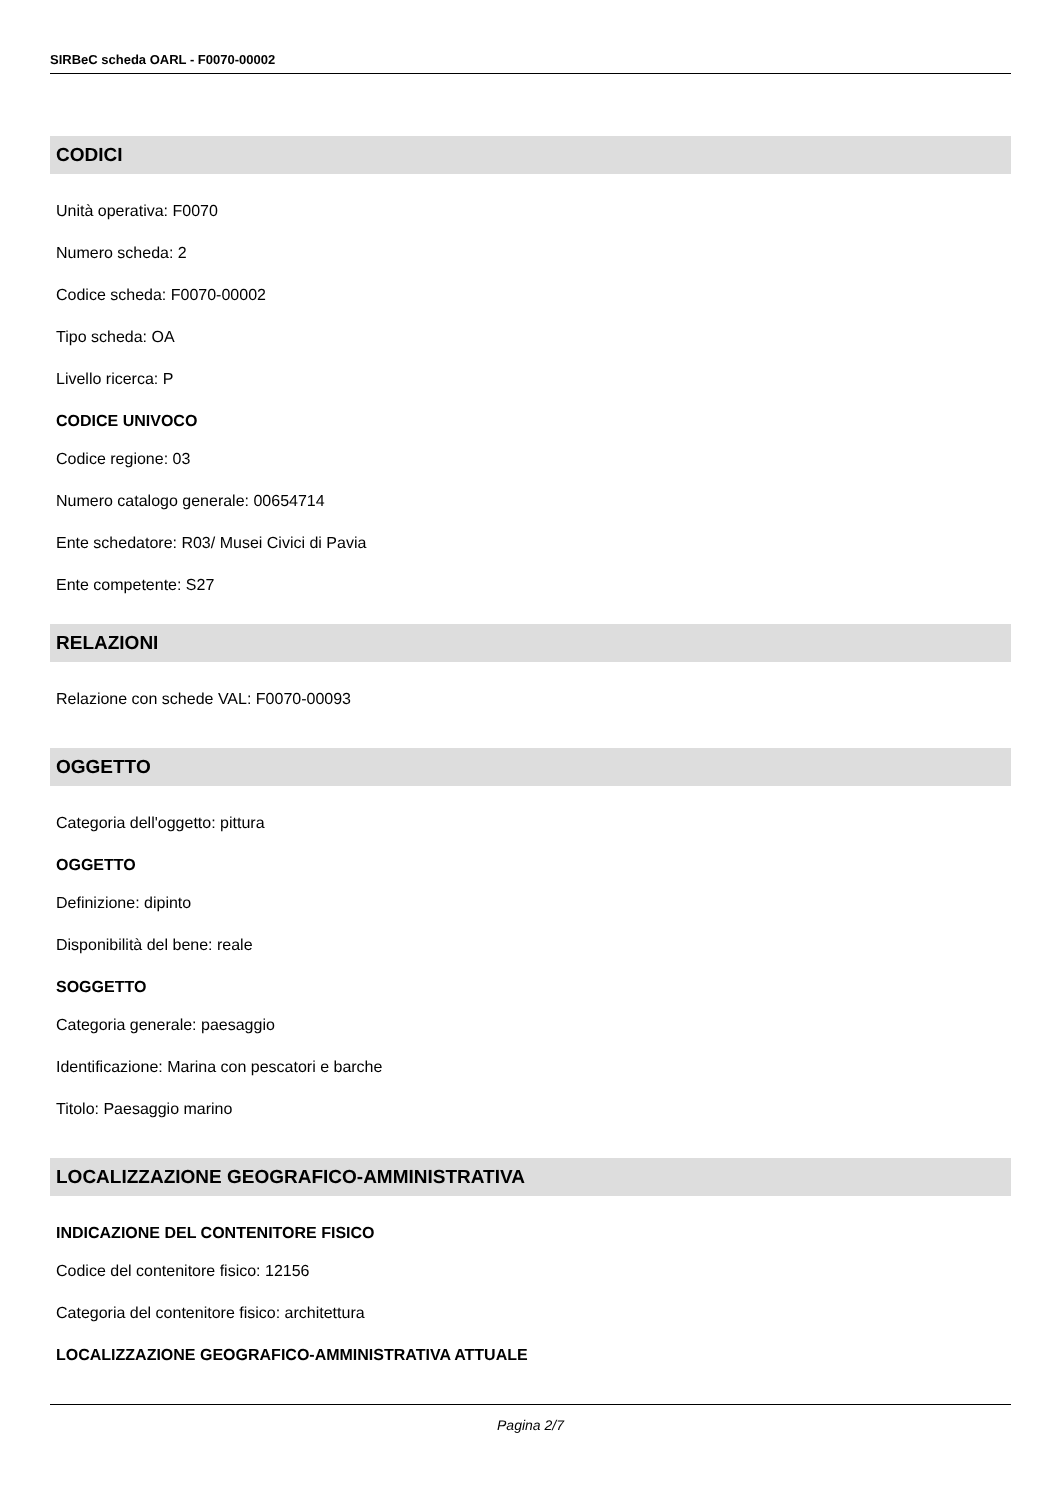SIRBeC scheda OARL - F0070-00002
CODICI
Unità operativa: F0070
Numero scheda: 2
Codice scheda: F0070-00002
Tipo scheda: OA
Livello ricerca: P
CODICE UNIVOCO
Codice regione: 03
Numero catalogo generale: 00654714
Ente schedatore: R03/ Musei Civici di Pavia
Ente competente: S27
RELAZIONI
Relazione con schede VAL: F0070-00093
OGGETTO
Categoria dell'oggetto: pittura
OGGETTO
Definizione: dipinto
Disponibilità del bene: reale
SOGGETTO
Categoria generale: paesaggio
Identificazione: Marina con pescatori e barche
Titolo: Paesaggio marino
LOCALIZZAZIONE GEOGRAFICO-AMMINISTRATIVA
INDICAZIONE DEL CONTENITORE FISICO
Codice del contenitore fisico: 12156
Categoria del contenitore fisico: architettura
LOCALIZZAZIONE GEOGRAFICO-AMMINISTRATIVA ATTUALE
Pagina 2/7